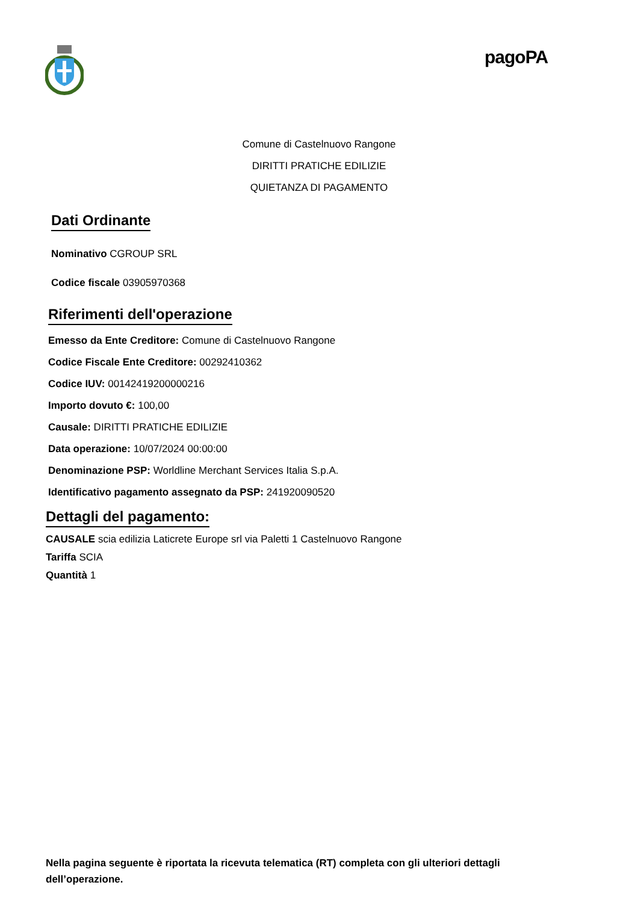pagoPA
Comune di Castelnuovo Rangone
DIRITTI PRATICHE EDILIZIE
QUIETANZA DI PAGAMENTO
Dati Ordinante
Nominativo CGROUP SRL
Codice fiscale 03905970368
Riferimenti dell'operazione
Emesso da Ente Creditore: Comune di Castelnuovo Rangone
Codice Fiscale Ente Creditore: 00292410362
Codice IUV: 00142419200000216
Importo dovuto €: 100,00
Causale: DIRITTI PRATICHE EDILIZIE
Data operazione: 10/07/2024 00:00:00
Denominazione PSP: Worldline Merchant Services Italia S.p.A.
Identificativo pagamento assegnato da PSP: 241920090520
Dettagli del pagamento:
CAUSALE scia edilizia Laticrete Europe srl via Paletti 1 Castelnuovo Rangone
Tariffa SCIA
Quantità 1
Nella pagina seguente è riportata la ricevuta telematica (RT) completa con gli ulteriori dettagli dell’operazione.